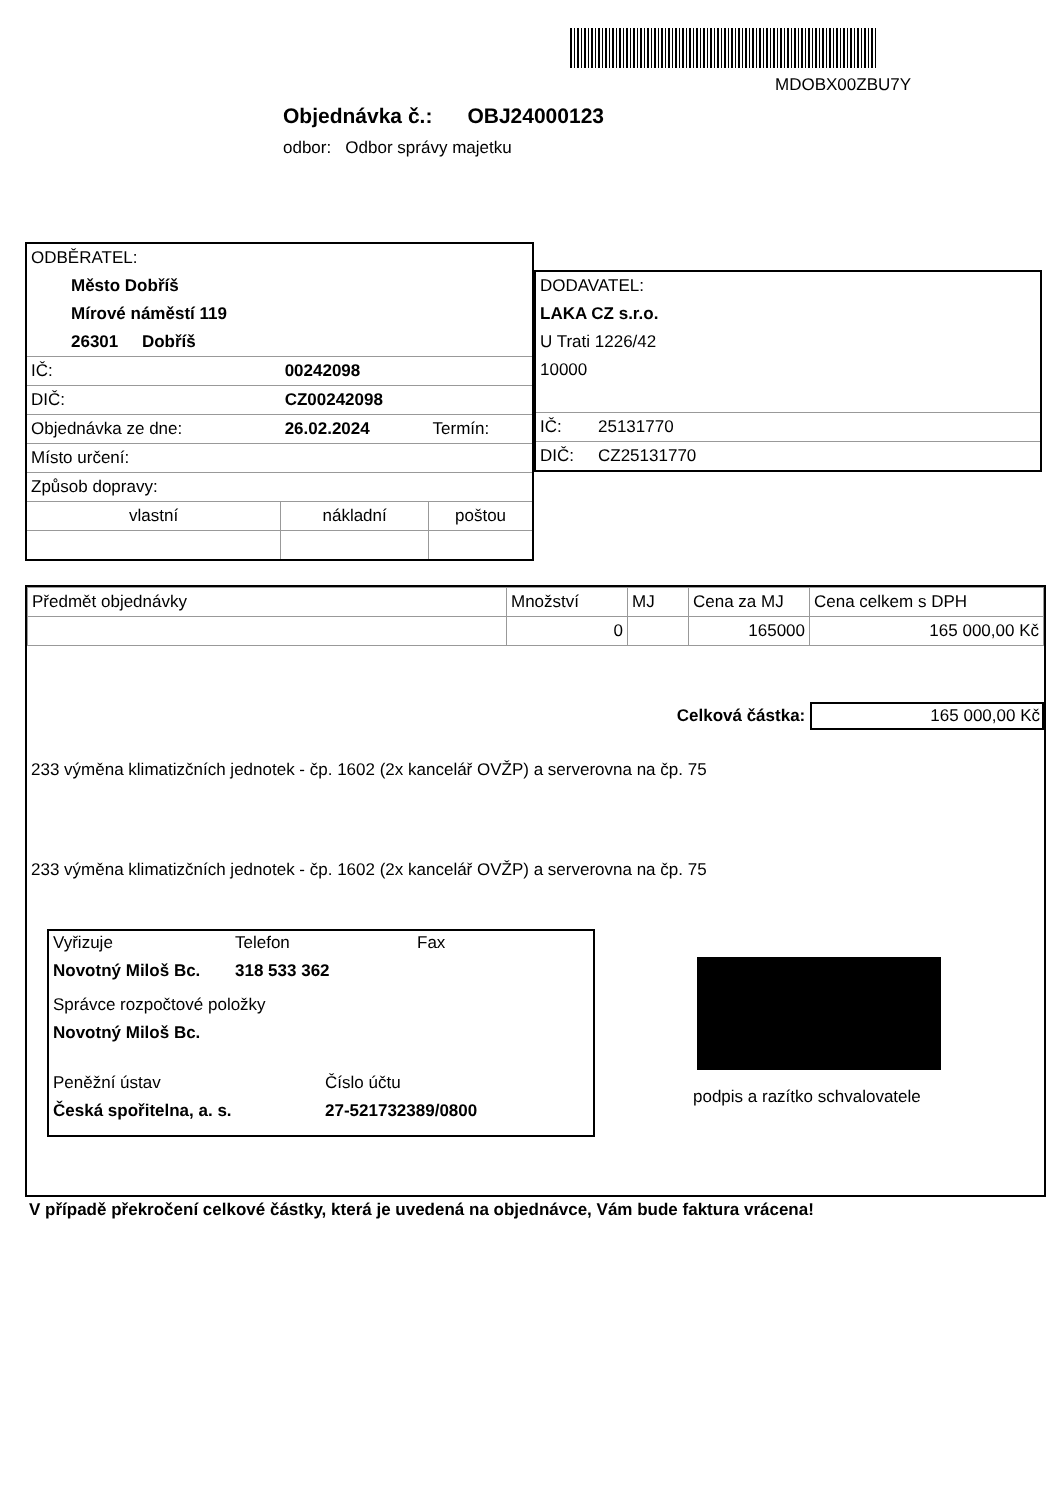MDOBX00ZBU7Y
Objednávka č.: OBJ24000123
odbor: Odbor správy majetku
| ODBĚRATEL: | | |
| Město Dobříš | | |
| Mírové náměstí 119 | | |
| 26301 Dobříš | | |
| IČ: | 00242098 | |
| DIČ: | CZ00242098 | |
| Objednávka ze dne: | 26.02.2024 | Termín: |
| Místo určení: | | |
| Způsob dopravy: | | |
| vlastní | nákladní | poštou |
| DODAVATEL: | |
| LAKA CZ s.r.o. | |
| U Trati 1226/42 | |
| 10000 | |
| IČ: | 25131770 |
| DIČ: | CZ25131770 |
| Předmět objednávky | Množství | MJ | Cena za MJ | Cena celkem s DPH |
| --- | --- | --- | --- | --- |
| | 0 | | 165000 | 165 000,00 Kč |
Celková částka: 165 000,00 Kč
233 výměna klimatizčních jednotek - čp. 1602 (2x kancelář OVŽP) a serverovna na čp. 75
233 výměna klimatizčních jednotek - čp. 1602 (2x kancelář OVŽP) a serverovna na čp. 75
Vyřizuje Telefon Fax
Novotný Miloš Bc. 318 533 362
Správce rozpočtové položky
Novotný Miloš Bc.
Peněžní ústav Číslo účtu
Česká spořitelna, a. s. 27-521732389/0800
podpis a razítko schvalovatele
V případě překročení celkové částky, která je uvedená na objednávce, Vám bude faktura vrácena!